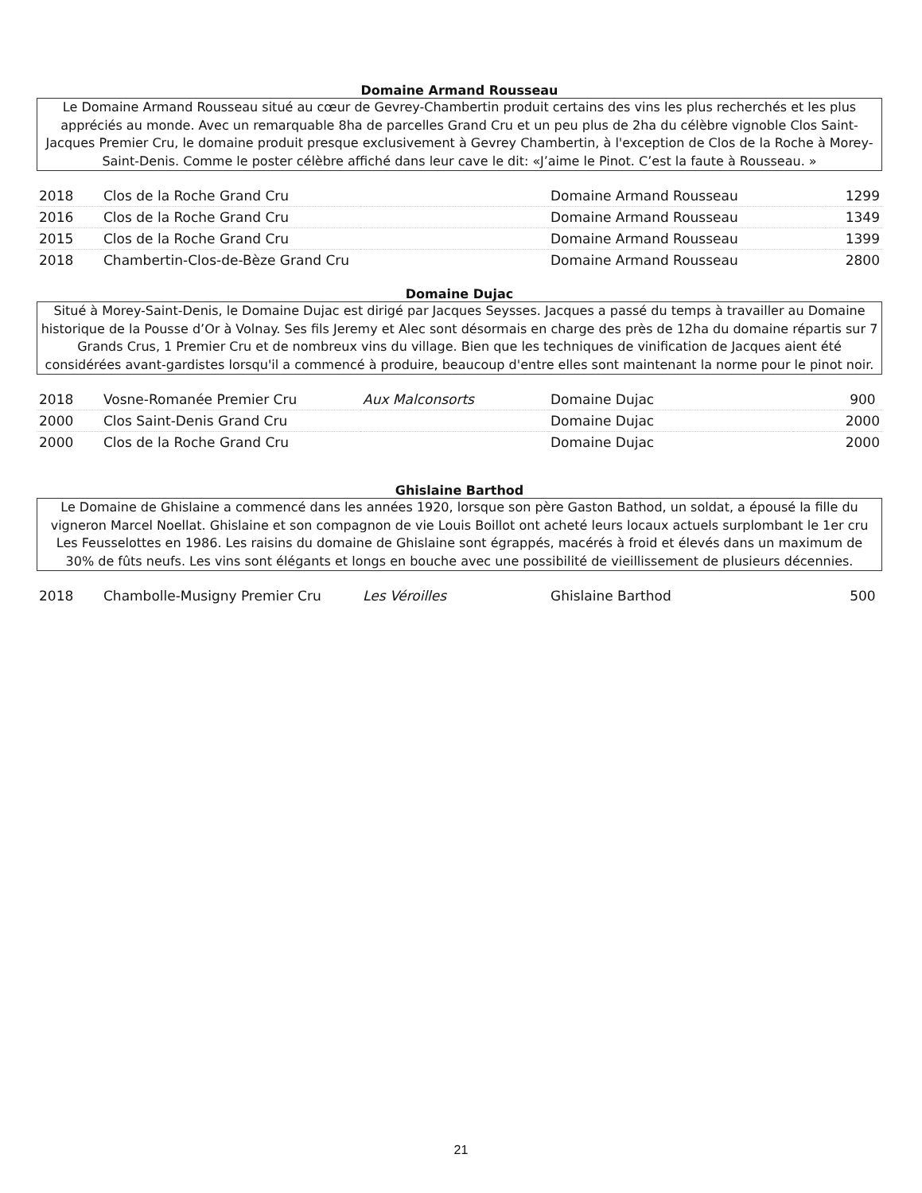Domaine Armand Rousseau
Le Domaine Armand Rousseau situé au cœur de Gevrey-Chambertin produit certains des vins les plus recherchés et les plus appréciés au monde. Avec un remarquable 8ha de parcelles Grand Cru et un peu plus de 2ha du célèbre vignoble Clos Saint-Jacques Premier Cru, le domaine produit presque exclusivement à Gevrey Chambertin, à l'exception de Clos de la Roche à Morey-Saint-Denis. Comme le poster célèbre affiché dans leur cave le dit: «J’aime le Pinot. C’est la faute à Rousseau. »
| 2018 | Clos de la Roche Grand Cru | | Domaine Armand Rousseau | 1299 |
| 2016 | Clos de la Roche Grand Cru | | Domaine Armand Rousseau | 1349 |
| 2015 | Clos de la Roche Grand Cru | | Domaine Armand Rousseau | 1399 |
| 2018 | Chambertin-Clos-de-Bèze Grand Cru | | Domaine Armand Rousseau | 2800 |
Domaine Dujac
Situé à Morey-Saint-Denis, le Domaine Dujac est dirigé par Jacques Seysses. Jacques a passé du temps à travailler au Domaine historique de la Pousse d’Or à Volnay. Ses fils Jeremy et Alec sont désormais en charge des près de 12ha du domaine répartis sur 7 Grands Crus, 1 Premier Cru et de nombreux vins du village. Bien que les techniques de vinification de Jacques aient été considérées avant-gardistes lorsqu'il a commencé à produire, beaucoup d'entre elles sont maintenant la norme pour le pinot noir.
| 2018 | Vosne-Romanée Premier Cru | Aux Malconsorts | Domaine Dujac | 900 |
| 2000 | Clos Saint-Denis Grand Cru | | Domaine Dujac | 2000 |
| 2000 | Clos de la Roche Grand Cru | | Domaine Dujac | 2000 |
Ghislaine Barthod
Le Domaine de Ghislaine a commencé dans les années 1920, lorsque son père Gaston Bathod, un soldat, a épousé la fille du vigneron Marcel Noellat. Ghislaine et son compagnon de vie Louis Boillot ont acheté leurs locaux actuels surplombant le 1er cru Les Feusselottes en 1986. Les raisins du domaine de Ghislaine sont égrappés, macérés à froid et élevés dans un maximum de 30% de fûts neufs. Les vins sont élégants et longs en bouche avec une possibilité de vieillissement de plusieurs décennies.
| 2018 | Chambolle-Musigny Premier Cru | Les Véroilles | Ghislaine Barthod | 500 |
21